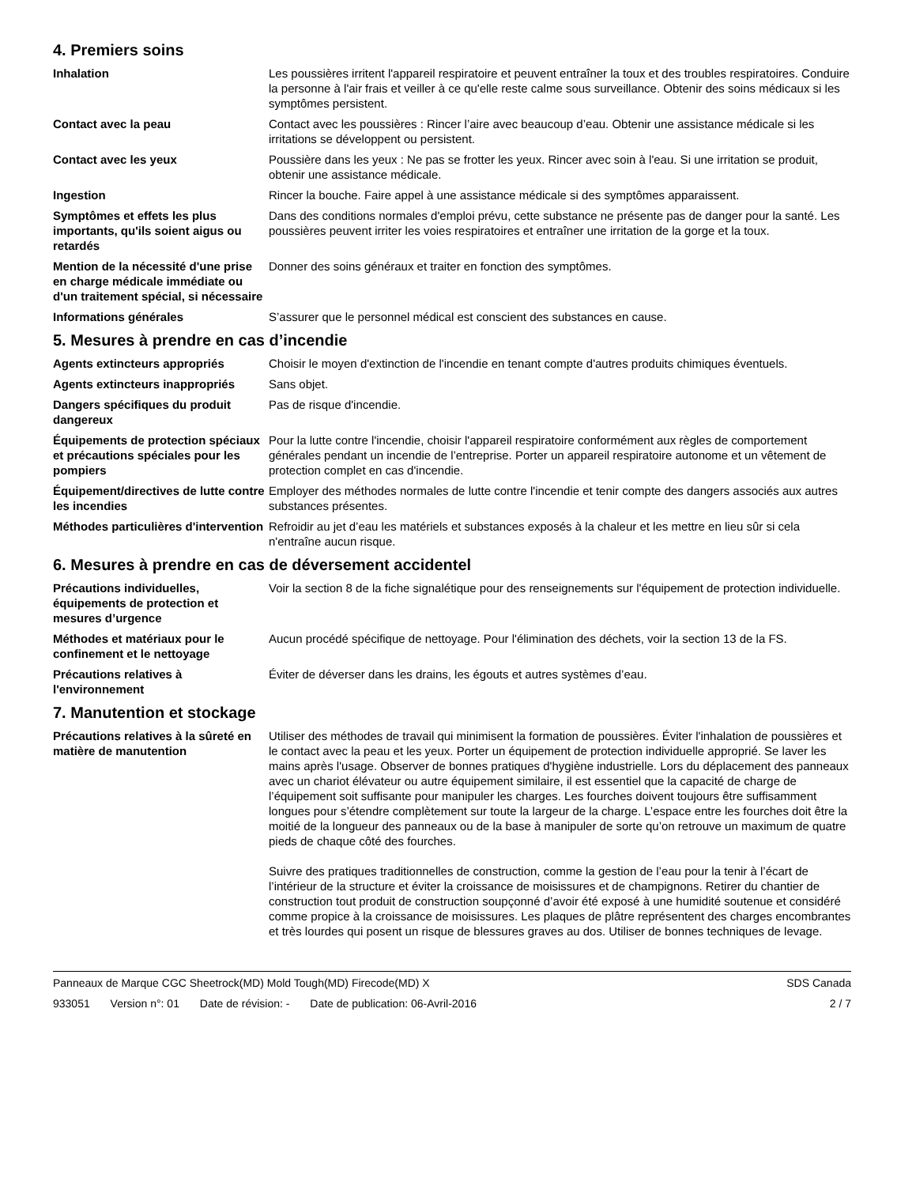4. Premiers soins
Inhalation Les poussières irritent l'appareil respiratoire et peuvent entraîner la toux et des troubles respiratoires. Conduire la personne à l'air frais et veiller à ce qu'elle reste calme sous surveillance. Obtenir des soins médicaux si les symptômes persistent.
Contact avec la peau Contact avec les poussières : Rincer l’aire avec beaucoup d’eau. Obtenir une assistance médicale si les irritations se développent ou persistent.
Contact avec les yeux Poussière dans les yeux : Ne pas se frotter les yeux. Rincer avec soin à l'eau. Si une irritation se produit, obtenir une assistance médicale.
Ingestion Rincer la bouche. Faire appel à une assistance médicale si des symptômes apparaissent.
Symptômes et effets les plus importants, qu'ils soient aigus ou retardés
Dans des conditions normales d'emploi prévu, cette substance ne présente pas de danger pour la santé. Les poussières peuvent irriter les voies respiratoires et entraîner une irritation de la gorge et la toux.
Mention de la nécessité d'une prise en charge médicale immédiate ou d'un traitement spécial, si nécessaire
Donner des soins généraux et traiter en fonction des symptômes.
Informations générales S’assurer que le personnel médical est conscient des substances en cause.
5. Mesures à prendre en cas d’incendie
Agents extincteurs appropriés Choisir le moyen d'extinction de l'incendie en tenant compte d'autres produits chimiques éventuels.
Agents extincteurs inappropriés
Sans objet.
Dangers spécifiques du produit dangereux
Pas de risque d'incendie.
Équipements de protection spéciaux et précautions spéciales pour les pompiers
Pour la lutte contre l'incendie, choisir l'appareil respiratoire conformément aux règles de comportement générales pendant un incendie de l’entreprise. Porter un appareil respiratoire autonome et un vêtement de protection complet en cas d'incendie.
Équipement/directives de lutte contre les incendies
Employer des méthodes normales de lutte contre l'incendie et tenir compte des dangers associés aux autres substances présentes.
Méthodes particulières d'intervention
Refroidir au jet d’eau les matériels et substances exposés à la chaleur et les mettre en lieu sûr si cela n'entraîne aucun risque.
6. Mesures à prendre en cas de déversement accidentel
Précautions individuelles, équipements de protection et mesures d’urgence
Voir la section 8 de la fiche signalétique pour des renseignements sur l'équipement de protection individuelle.
Méthodes et matériaux pour le confinement et le nettoyage
Aucun procédé spécifique de nettoyage. Pour l'élimination des déchets, voir la section 13 de la FS.
Précautions relatives à l'environnement
Éviter de déverser dans les drains, les égouts et autres systèmes d’eau.
7. Manutention et stockage
Précautions relatives à la sûreté en matière de manutention
Utiliser des méthodes de travail qui minimisent la formation de poussières. Éviter l'inhalation de poussières et le contact avec la peau et les yeux. Porter un équipement de protection individuelle approprié. Se laver les mains après l'usage. Observer de bonnes pratiques d'hygiène industrielle. Lors du déplacement des panneaux avec un chariot élévateur ou autre équipement similaire, il est essentiel que la capacité de charge de l’équipement soit suffisante pour manipuler les charges. Les fourches doivent toujours être suffisamment longues pour s’étendre complètement sur toute la largeur de la charge. L’espace entre les fourches doit être la moitié de la longueur des panneaux ou de la base à manipuler de sorte qu’on retrouve un maximum de quatre pieds de chaque côté des fourches.
Suivre des pratiques traditionnelles de construction, comme la gestion de l’eau pour la tenir à l’écart de l’intérieur de la structure et éviter la croissance de moisissures et de champignons. Retirer du chantier de construction tout produit de construction soupçonné d’avoir été exposé à une humidité soutenue et considéré comme propice à la croissance de moisissures. Les plaques de plâtre représentent des charges encombrantes et très lourdes qui posent un risque de blessures graves au dos. Utiliser de bonnes techniques de levage.
Panneaux de Marque CGC Sheetrock(MD) Mold Tough(MD) Firecode(MD) X
SDS Canada
933051 Version n°: 01 Date de révision: - Date de publication: 06-Avril-2016
2 / 7